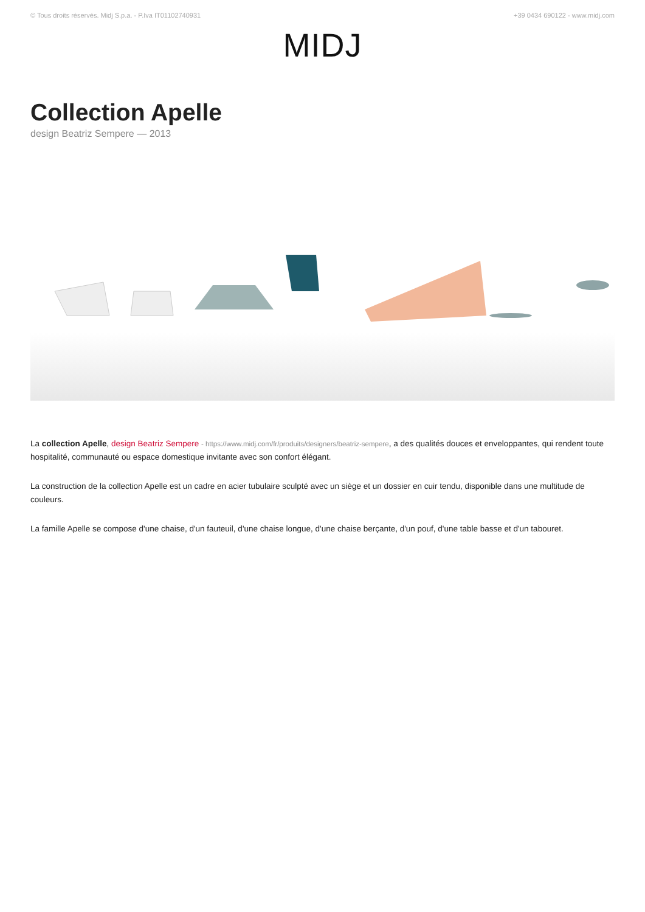© Tous droits réservés. Midj S.p.a. - P.Iva IT01102740931 +39 0434 690122 - www.midj.com
MIDJ
Collection Apelle
design Beatriz Sempere — 2013
La collection Apelle, design Beatriz Sempere - https://www.midj.com/fr/produits/designers/beatriz-sempere, a des qualités douces et enveloppantes, qui rendent toute hospitalité, communauté ou espace domestique invitante avec son confort élégant.
La construction de la collection Apelle est un cadre en acier tubulaire sculpté avec un siège et un dossier en cuir tendu, disponible dans une multitude de couleurs.
La famille Apelle se compose d'une chaise, d'un fauteuil, d'une chaise longue, d'une chaise berçante, d'un pouf, d'une table basse et d'un tabouret.